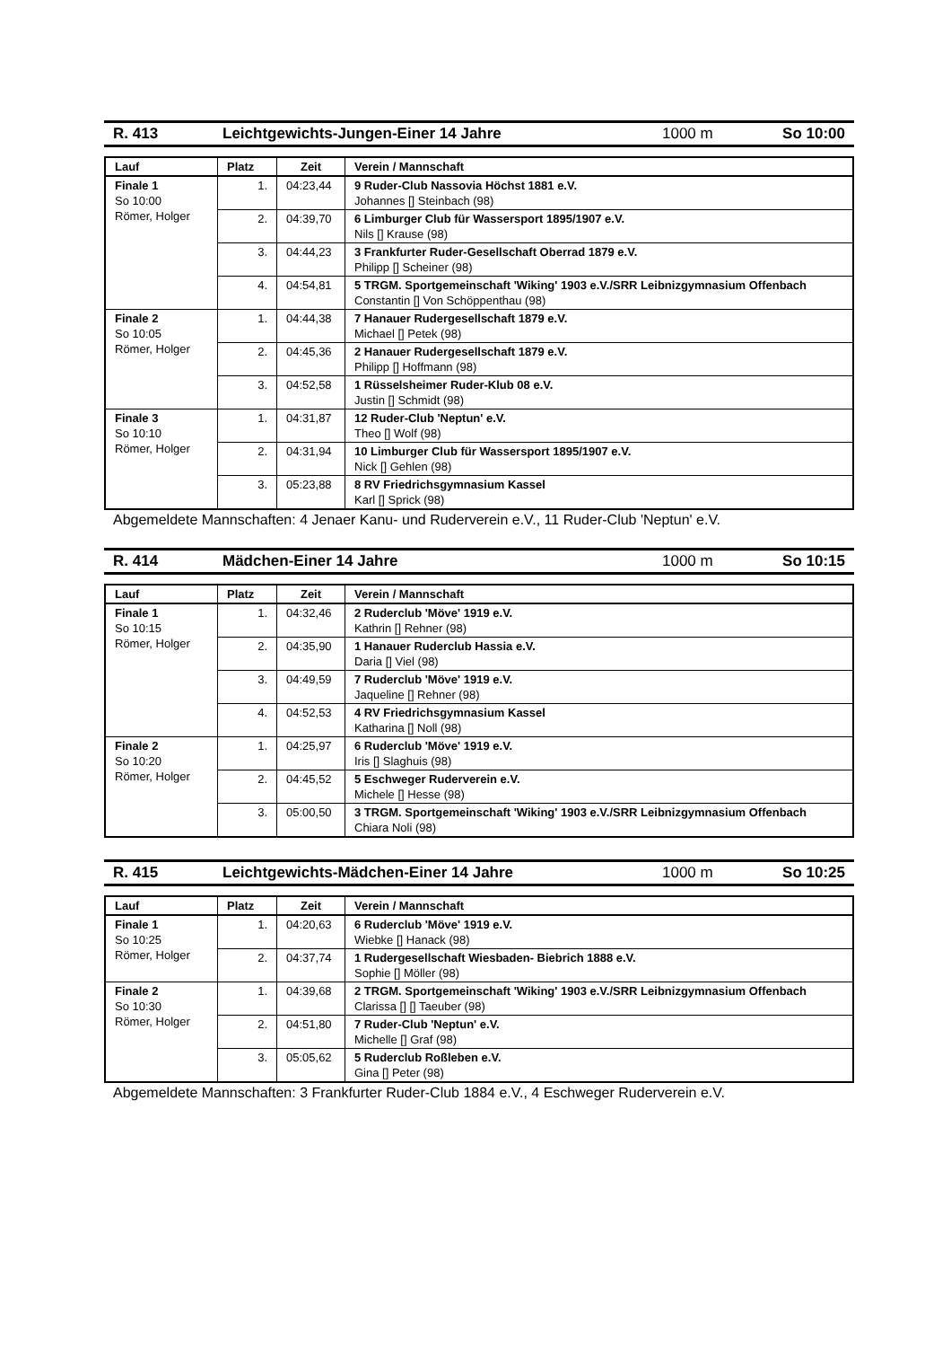R. 413 Leichtgewichts-Jungen-Einer 14 Jahre 1000 m So 10:00
| Lauf | Platz | Zeit | Verein / Mannschaft |
| --- | --- | --- | --- |
| Finale 1 So 10:00 Römer, Holger | 1. | 04:23,44 | 9 Ruder-Club Nassovia Höchst 1881 e.V. Johannes [] Steinbach (98) |
| | 2. | 04:39,70 | 6 Limburger Club für Wassersport 1895/1907 e.V. Nils [] Krause (98) |
| | 3. | 04:44,23 | 3 Frankfurter Ruder-Gesellschaft Oberrad 1879 e.V. Philipp [] Scheiner (98) |
| | 4. | 04:54,81 | 5 TRGM. Sportgemeinschaft 'Wiking' 1903 e.V./SRR Leibnizgymnasium Offenbach Constantin [] Von Schöppenthau (98) |
| Finale 2 So 10:05 Römer, Holger | 1. | 04:44,38 | 7 Hanauer Rudergesellschaft 1879 e.V. Michael [] Petek (98) |
| | 2. | 04:45,36 | 2 Hanauer Rudergesellschaft 1879 e.V. Philipp [] Hoffmann (98) |
| | 3. | 04:52,58 | 1 Rüsselsheimer Ruder-Klub 08 e.V. Justin [] Schmidt (98) |
| Finale 3 So 10:10 Römer, Holger | 1. | 04:31,87 | 12 Ruder-Club 'Neptun' e.V. Theo [] Wolf (98) |
| | 2. | 04:31,94 | 10 Limburger Club für Wassersport 1895/1907 e.V. Nick [] Gehlen (98) |
| | 3. | 05:23,88 | 8 RV Friedrichsgymnasium Kassel Karl [] Sprick (98) |
Abgemeldete Mannschaften: 4 Jenaer Kanu- und Ruderverein e.V., 11 Ruder-Club 'Neptun' e.V.
R. 414 Mädchen-Einer 14 Jahre 1000 m So 10:15
| Lauf | Platz | Zeit | Verein / Mannschaft |
| --- | --- | --- | --- |
| Finale 1 So 10:15 Römer, Holger | 1. | 04:32,46 | 2 Ruderclub 'Möve' 1919 e.V. Kathrin [] Rehner (98) |
| | 2. | 04:35,90 | 1 Hanauer Ruderclub Hassia e.V. Daria [] Viel (98) |
| | 3. | 04:49,59 | 7 Ruderclub 'Möve' 1919 e.V. Jaqueline [] Rehner (98) |
| | 4. | 04:52,53 | 4 RV Friedrichsgymnasium Kassel Katharina [] Noll (98) |
| Finale 2 So 10:20 Römer, Holger | 1. | 04:25,97 | 6 Ruderclub 'Möve' 1919 e.V. Iris [] Slaghuis (98) |
| | 2. | 04:45,52 | 5 Eschweger Ruderverein e.V. Michele [] Hesse (98) |
| | 3. | 05:00,50 | 3 TRGM. Sportgemeinschaft 'Wiking' 1903 e.V./SRR Leibnizgymnasium Offenbach Chiara Noli (98) |
R. 415 Leichtgewichts-Mädchen-Einer 14 Jahre 1000 m So 10:25
| Lauf | Platz | Zeit | Verein / Mannschaft |
| --- | --- | --- | --- |
| Finale 1 So 10:25 Römer, Holger | 1. | 04:20,63 | 6 Ruderclub 'Möve' 1919 e.V. Wiebke [] Hanack (98) |
| | 2. | 04:37,74 | 1 Rudergesellschaft Wiesbaden- Biebrich 1888 e.V. Sophie [] Möller (98) |
| Finale 2 So 10:30 Römer, Holger | 1. | 04:39,68 | 2 TRGM. Sportgemeinschaft 'Wiking' 1903 e.V./SRR Leibnizgymnasium Offenbach Clarissa [] [] Taeuber (98) |
| | 2. | 04:51,80 | 7 Ruder-Club 'Neptun' e.V. Michelle [] Graf (98) |
| | 3. | 05:05,62 | 5 Ruderclub Roßleben e.V. Gina [] Peter (98) |
Abgemeldete Mannschaften: 3 Frankfurter Ruder-Club 1884 e.V., 4 Eschweger Ruderverein e.V.